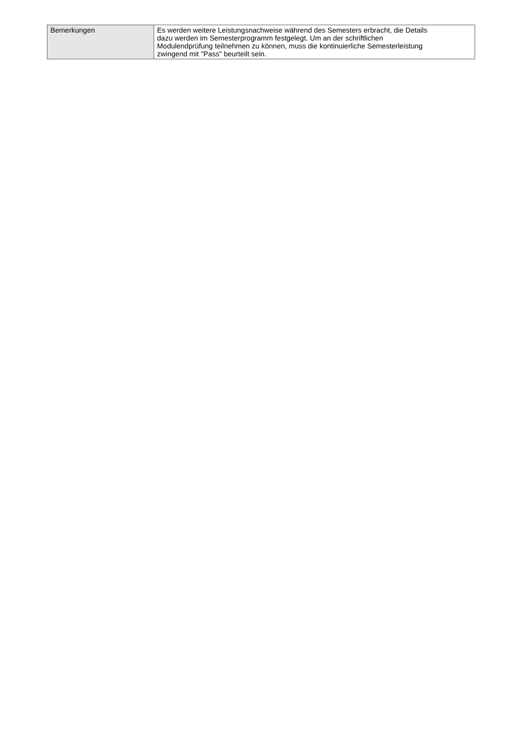| Bemerkungen | Es werden weitere Leistungsnachweise während des Semesters erbracht, die Details dazu werden im Semesterprogramm festgelegt. Um an der schriftlichen Modulendprüfung teilnehmen zu können, muss die kontinuierliche Semesterleistung zwingend mit "Pass" beurteilt sein. |